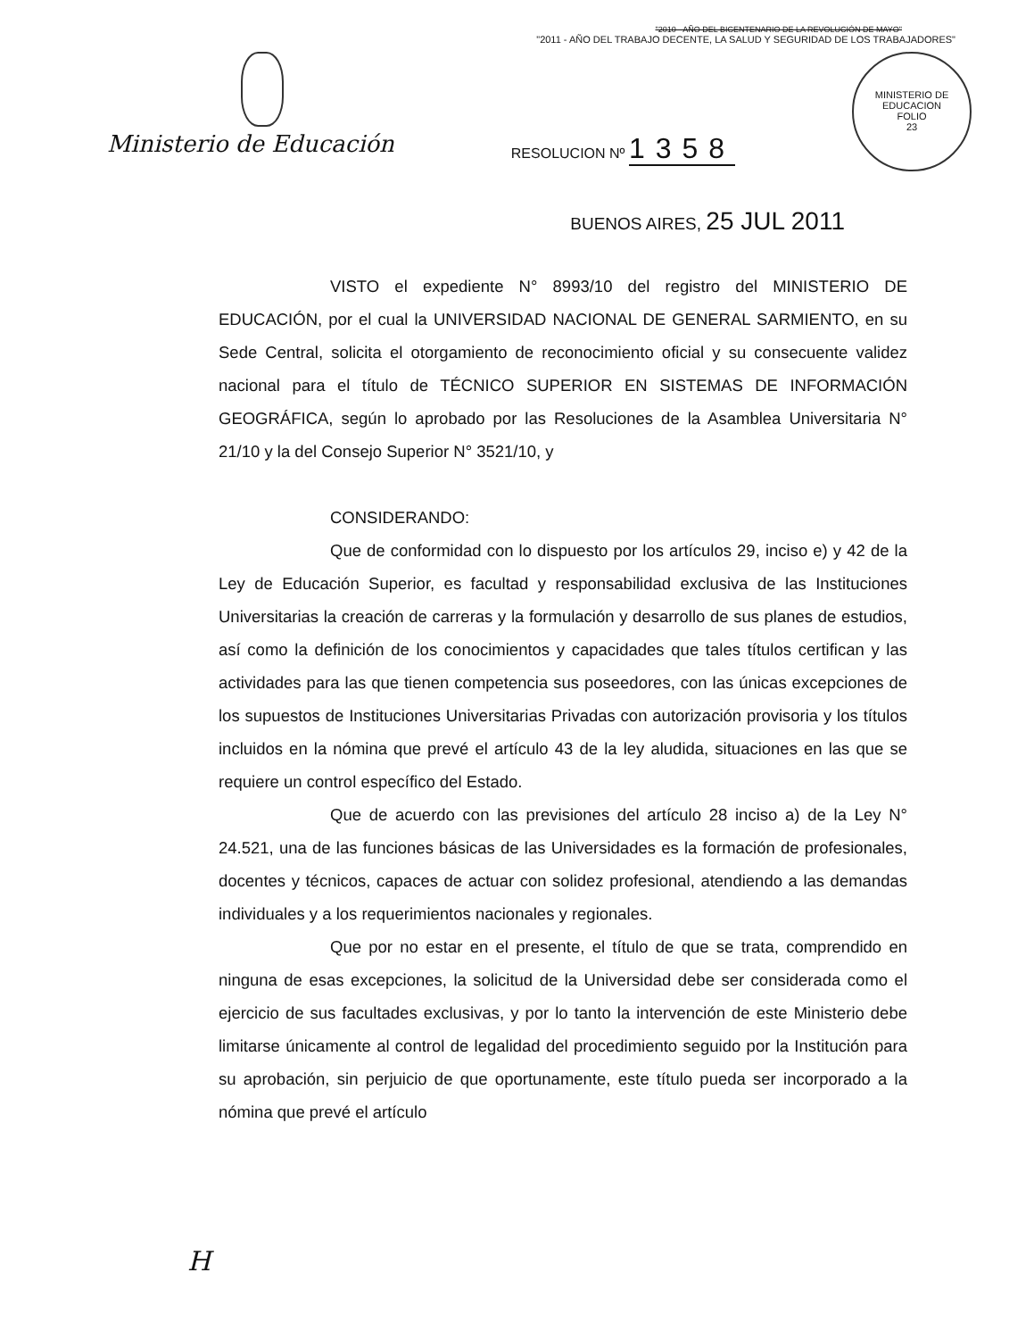"2010 - AÑO DEL BICENTENARIO DE LA REVOLUCIÓN DE MAYO"
"2011 - AÑO DEL TRABAJO DECENTE, LA SALUD Y SEGURIDAD DE LOS TRABAJADORES"
Ministerio de Educación
RESOLUCION Nº 1358
MINISTERIO DE EDUCACION
FOLIO
23
BUENOS AIRES, 25 JUL 2011
VISTO el expediente N° 8993/10 del registro del MINISTERIO DE EDUCACIÓN, por el cual la UNIVERSIDAD NACIONAL DE GENERAL SARMIENTO, en su Sede Central, solicita el otorgamiento de reconocimiento oficial y su consecuente validez nacional para el título de TÉCNICO SUPERIOR EN SISTEMAS DE INFORMACIÓN GEOGRÁFICA, según lo aprobado por las Resoluciones de la Asamblea Universitaria N° 21/10 y la del Consejo Superior N° 3521/10, y
CONSIDERANDO:
Que de conformidad con lo dispuesto por los artículos 29, inciso e) y 42 de la Ley de Educación Superior, es facultad y responsabilidad exclusiva de las Instituciones Universitarias la creación de carreras y la formulación y desarrollo de sus planes de estudios, así como la definición de los conocimientos y capacidades que tales títulos certifican y las actividades para las que tienen competencia sus poseedores, con las únicas excepciones de los supuestos de Instituciones Universitarias Privadas con autorización provisoria y los títulos incluidos en la nómina que prevé el artículo 43 de la ley aludida, situaciones en las que se requiere un control específico del Estado.
Que de acuerdo con las previsiones del artículo 28 inciso a) de la Ley N° 24.521, una de las funciones básicas de las Universidades es la formación de profesionales, docentes y técnicos, capaces de actuar con solidez profesional, atendiendo a las demandas individuales y a los requerimientos nacionales y regionales.
Que por no estar en el presente, el título de que se trata, comprendido en ninguna de esas excepciones, la solicitud de la Universidad debe ser considerada como el ejercicio de sus facultades exclusivas, y por lo tanto la intervención de este Ministerio debe limitarse únicamente al control de legalidad del procedimiento seguido por la Institución para su aprobación, sin perjuicio de que oportunamente, este título pueda ser incorporado a la nómina que prevé el artículo
H